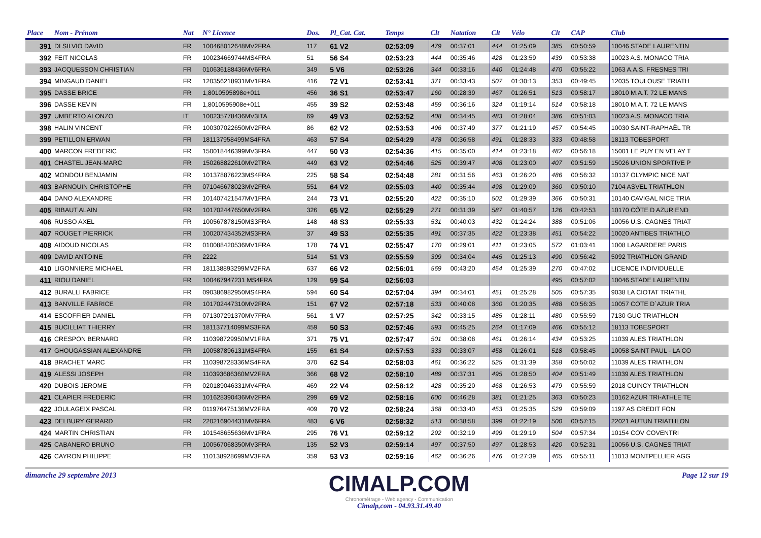| Place | Nom - Prénom | Nat | N° Licence | Dos. | Pl_Cat. Cat. | Temps | Clt | Natation | Clt | Vélo | Clt | CAP | Club |
| --- | --- | --- | --- | --- | --- | --- | --- | --- | --- | --- | --- | --- | --- |
| 391 | DI SILVIO DAVID | FR | 100468012648MV2FRA | 117 | 61 V2 | 02:53:09 | 479 | 00:37:01 | 444 | 01:25:09 | 385 | 00:50:59 | 10046 STADE LAURENTIN |
| 392 | FEIT NICOLAS | FR | 100234669744MS4FRA | 51 | 56 S4 | 02:53:23 | 444 | 00:35:46 | 428 | 01:23:59 | 439 | 00:53:38 | 10023 A.S. MONACO TRIA |
| 393 | JACQUESSON CHRISTIAN | FR | 010636188436MV6FRA | 349 | 5 V6 | 02:53:26 | 344 | 00:33:16 | 440 | 01:24:48 | 470 | 00:55:22 | 1063 A.A.S. FRESNES TRI |
| 394 | MINGAUD DANIEL | FR | 120356218931MV1FRA | 416 | 72 V1 | 02:53:41 | 371 | 00:33:43 | 507 | 01:30:13 | 353 | 00:49:45 | 12035 TOULOUSE TRIATH |
| 395 | DASSE BRICE | FR | 1,8010595898e+011 | 456 | 36 S1 | 02:53:47 | 160 | 00:28:39 | 467 | 01:26:51 | 513 | 00:58:17 | 18010 M.A.T. 72 LE MANS |
| 396 | DASSE KEVIN | FR | 1,8010595908e+011 | 455 | 39 S2 | 02:53:48 | 459 | 00:36:16 | 324 | 01:19:14 | 514 | 00:58:18 | 18010 M.A.T. 72 LE MANS |
| 397 | UMBERTO ALONZO | IT | 100235778436MV3ITA | 69 | 49 V3 | 02:53:52 | 408 | 00:34:45 | 483 | 01:28:04 | 386 | 00:51:03 | 10023 A.S. MONACO TRIA |
| 398 | HALIN VINCENT | FR | 100307022650MV2FRA | 86 | 62 V2 | 02:53:53 | 496 | 00:37:49 | 377 | 01:21:19 | 457 | 00:54:45 | 10030 SAINT-RAPHAËL TR |
| 399 | PETILLON ERWAN | FR | 181137958499MS4FRA | 463 | 57 S4 | 02:54:29 | 478 | 00:36:58 | 491 | 01:28:33 | 333 | 00:48:58 | 18113 TOBESPORT |
| 400 | MARCON FREDERIC | FR | 150018446399MV3FRA | 447 | 50 V3 | 02:54:36 | 415 | 00:35:00 | 414 | 01:23:18 | 482 | 00:56:18 | 15001 LE PUY EN VELAY T |
| 401 | CHASTEL JEAN-MARC | FR | 150268822610MV2TRA | 449 | 63 V2 | 02:54:46 | 525 | 00:39:47 | 408 | 01:23:00 | 407 | 00:51:59 | 15026 UNION SPORTIVE P |
| 402 | MONDOU BENJAMIN | FR | 101378876223MS4FRA | 225 | 58 S4 | 02:54:48 | 281 | 00:31:56 | 463 | 01:26:20 | 486 | 00:56:32 | 10137 OLYMPIC NICE NAT |
| 403 | BARNOUIN CHRISTOPHE | FR | 071046678023MV2FRA | 551 | 64 V2 | 02:55:03 | 440 | 00:35:44 | 498 | 01:29:09 | 360 | 00:50:10 | 7104 ASVEL TRIATHLON |
| 404 | DANO ALEXANDRE | FR | 101407421547MV1FRA | 244 | 73 V1 | 02:55:20 | 422 | 00:35:10 | 502 | 01:29:39 | 366 | 00:50:31 | 10140 CAVIGAL NICE TRIA |
| 405 | RIBAUT ALAIN | FR | 101702447650MV2FRA | 326 | 65 V2 | 02:55:29 | 271 | 00:31:39 | 587 | 01:40:57 | 126 | 00:42:53 | 10170 CÔTE D AZUR END |
| 406 | RUSSO AXEL | FR | 100567878150MS3FRA | 148 | 48 S3 | 02:55:33 | 531 | 00:40:03 | 432 | 01:24:24 | 388 | 00:51:06 | 10056 U.S. CAGNES TRIAT |
| 407 | ROUGET PIERRICK | FR | 100207434352MS3FRA | 37 | 49 S3 | 02:55:35 | 491 | 00:37:35 | 422 | 01:23:38 | 451 | 00:54:22 | 10020 ANTIBES TRIATHLO |
| 408 | AIDOUD NICOLAS | FR | 010088420536MV1FRA | 178 | 74 V1 | 02:55:47 | 170 | 00:29:01 | 411 | 01:23:05 | 572 | 01:03:41 | 1008 LAGARDERE PARIS |
| 409 | DAVID ANTOINE | FR | 2222 | 514 | 51 V3 | 02:55:59 | 399 | 00:34:04 | 445 | 01:25:13 | 490 | 00:56:42 | 5092 TRIATHLON GRAND |
| 410 | LIGONNIERE MICHAEL | FR | 181138893299MV2FRA | 637 | 66 V2 | 02:56:01 | 569 | 00:43:20 | 454 | 01:25:39 | 270 | 00:47:02 | LICENCE INDIVIDUELLE |
| 411 | RIOU DANIEL | FR | 100467947231 MS4FRA | 129 | 59 S4 | 02:56:03 | | | | | 495 | 00:57:02 | 10046 STADE LAURENTIN |
| 412 | BURALLI FABRICE | FR | 090386982950MS4FRA | 594 | 60 S4 | 02:57:04 | 394 | 00:34:01 | 451 | 01:25:28 | 505 | 00:57:35 | 9038 LA CIOTAT TRIATHL |
| 413 | BANVILLE FABRICE | FR | 101702447310MV2FRA | 151 | 67 V2 | 02:57:18 | 533 | 00:40:08 | 360 | 01:20:35 | 488 | 00:56:35 | 10057 COTE D`AZUR TRIA |
| 414 | ESCOFFIER DANIEL | FR | 071307291370MV7FRA | 561 | 1 V7 | 02:57:25 | 342 | 00:33:15 | 485 | 01:28:11 | 480 | 00:55:59 | 7130 GUC TRIATHLON |
| 415 | BUCILLIAT THIERRY | FR | 181137714099MS3FRA | 459 | 50 S3 | 02:57:46 | 593 | 00:45:25 | 264 | 01:17:09 | 466 | 00:55:12 | 18113 TOBESPORT |
| 416 | CRESPON BERNARD | FR | 110398729950MV1FRA | 371 | 75 V1 | 02:57:47 | 501 | 00:38:08 | 461 | 01:26:14 | 434 | 00:53:25 | 11039 ALES TRIATHLON |
| 417 | GHOUGASSIAN ALEXANDRE | FR | 100587896131MS4FRA | 155 | 61 S4 | 02:57:53 | 333 | 00:33:07 | 458 | 01:26:01 | 518 | 00:58:45 | 10058 SAINT PAUL - LA CO |
| 418 | BRACHET MARC | FR | 110398728336MS4FRA | 370 | 62 S4 | 02:58:03 | 461 | 00:36:22 | 525 | 01:31:39 | 358 | 00:50:02 | 11039 ALES TRIATHLON |
| 419 | ALESSI JOSEPH | FR | 110393686360MV2FRA | 366 | 68 V2 | 02:58:10 | 489 | 00:37:31 | 495 | 01:28:50 | 404 | 00:51:49 | 11039 ALES TRIATHLON |
| 420 | DUBOIS JEROME | FR | 020189046331MV4FRA | 469 | 22 V4 | 02:58:12 | 428 | 00:35:20 | 468 | 01:26:53 | 479 | 00:55:59 | 2018 CUINCY TRIATHLON |
| 421 | CLAPIER FREDERIC | FR | 101628390436MV2FRA | 299 | 69 V2 | 02:58:16 | 600 | 00:46:28 | 381 | 01:21:25 | 363 | 00:50:23 | 10162 AZUR TRI-ATHLE TE |
| 422 | JOULAGEIX PASCAL | FR | 011976475136MV2FRA | 409 | 70 V2 | 02:58:24 | 368 | 00:33:40 | 453 | 01:25:35 | 529 | 00:59:09 | 1197 AS CREDIT FON |
| 423 | DELBURY GERARD | FR | 220216904431MV6FRA | 483 | 6 V6 | 02:58:32 | 513 | 00:38:58 | 399 | 01:22:19 | 500 | 00:57:15 | 22021 AUTUN TRIATHLON |
| 424 | MARTIN CHRISTIAN | FR | 101548655636MV1FRA | 295 | 76 V1 | 02:59:12 | 292 | 00:32:19 | 499 | 01:29:19 | 504 | 00:57:34 | 10154 COV COVENTRI |
| 425 | CABANERO BRUNO | FR | 100567068350MV3FRA | 135 | 52 V3 | 02:59:14 | 497 | 00:37:50 | 497 | 01:28:53 | 420 | 00:52:31 | 10056 U.S. CAGNES TRIAT |
| 426 | CAYRON PHILIPPE | FR | 110138928699MV3FRA | 359 | 53 V3 | 02:59:16 | 462 | 00:36:26 | 476 | 01:27:39 | 465 | 00:55:11 | 11013 MONTPELLIER AGG |
dimanche 29 septembre 2013
CIMALP.COM
Chronométrage - Web agency - Communication
Cimalp,com - 04.93.31.49.40
Page 12 sur 19